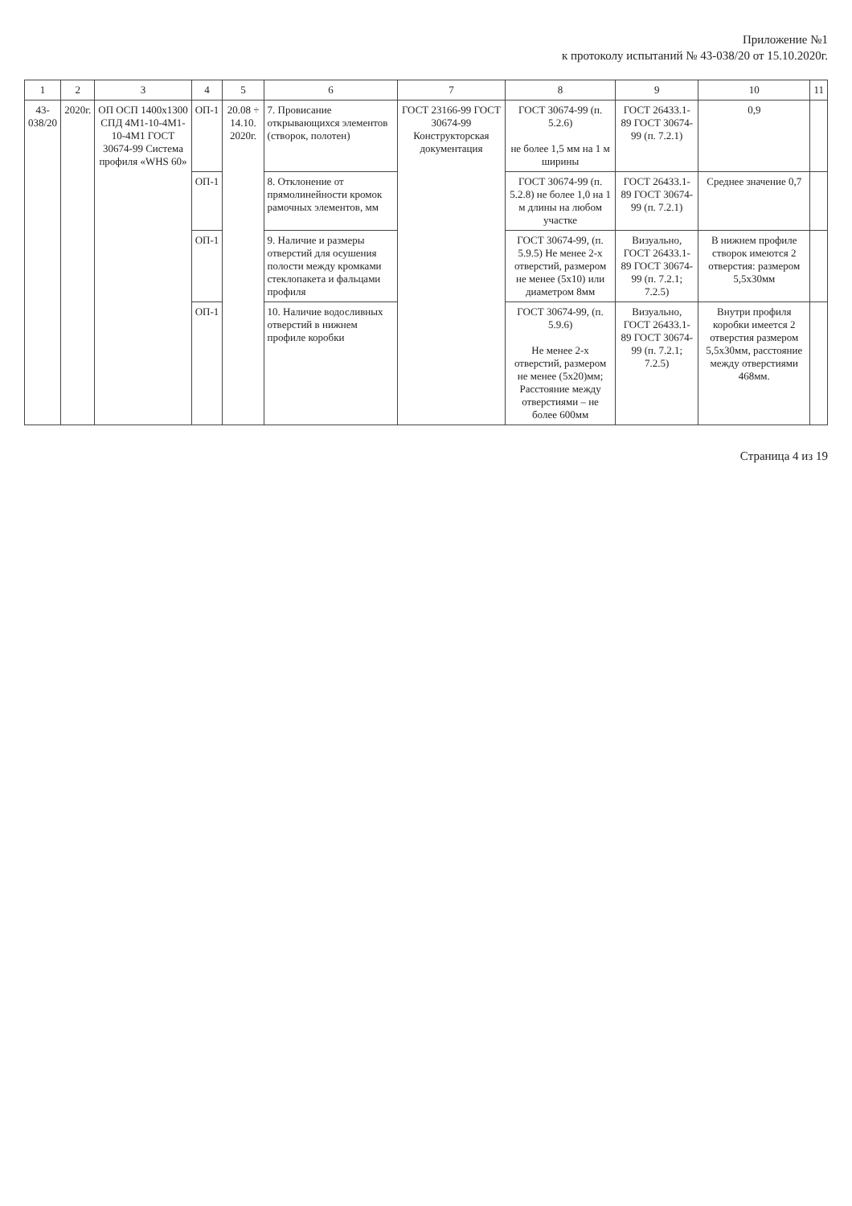Приложение №1
к протоколу испытаний № 43-038/20 от 15.10.2020г.
| 1 | 2 | 3 | 4 | 5 | 6 | 7 | 8 | 9 | 10 | 11 |
| --- | --- | --- | --- | --- | --- | --- | --- | --- | --- | --- |
| 43- 038/20 | 2020г. | ОП ОСП 1400х1300 СПД 4М1-10-4М1-10-4М1 ГОСТ 30674-99 Система профиля «WHS 60» | ОП-1 | 20.08 ÷ 14.10. 2020г. | 7. Провисание открывающихся элементов (створок, полотен) | ГОСТ 23166-99 ГОСТ 30674-99 Конструкторская документация | ГОСТ 30674-99 (п. 5.2.6) не более 1,5 мм на 1 м ширины | ГОСТ 26433.1-89 ГОСТ 30674-99 (п. 7.2.1) | 0,9 | |
| | | | ОП-1 | | 8. Отклонение от прямолинейности кромок рамочных элементов, мм | | ГОСТ 30674-99 (п. 5.2.8) не более 1,0 на 1 м длины на любом участке | ГОСТ 26433.1-89 ГОСТ 30674-99 (п. 7.2.1) | Среднее значение 0,7 | |
| | | | ОП-1 | | 9. Наличие и размеры отверстий для осушения полости между кромками стеклопакета и фальцами профиля | | ГОСТ 30674-99, (п. 5.9.5) Не менее 2-х отверстий, размером не менее (5х10) или диаметром 8мм | Визуально, ГОСТ 26433.1-89 ГОСТ 30674-99 (п. 7.2.1; 7.2.5) | В нижнем профиле створок имеются 2 отверстия: размером 5,5х30мм | |
| | | | ОП-1 | | 10. Наличие водосливных отверстий в нижнем профиле коробки | | ГОСТ 30674-99, (п. 5.9.6) Не менее 2-х отверстий, размером не менее (5х20)мм; Расстояние между отверстиями – не более 600мм | Визуально, ГОСТ 26433.1-89 ГОСТ 30674-99 (п. 7.2.1; 7.2.5) | Внутри профиля коробки имеется 2 отверстия размером 5,5х30мм, расстояние между отверстиями 468мм. | |
Страница 4 из 19